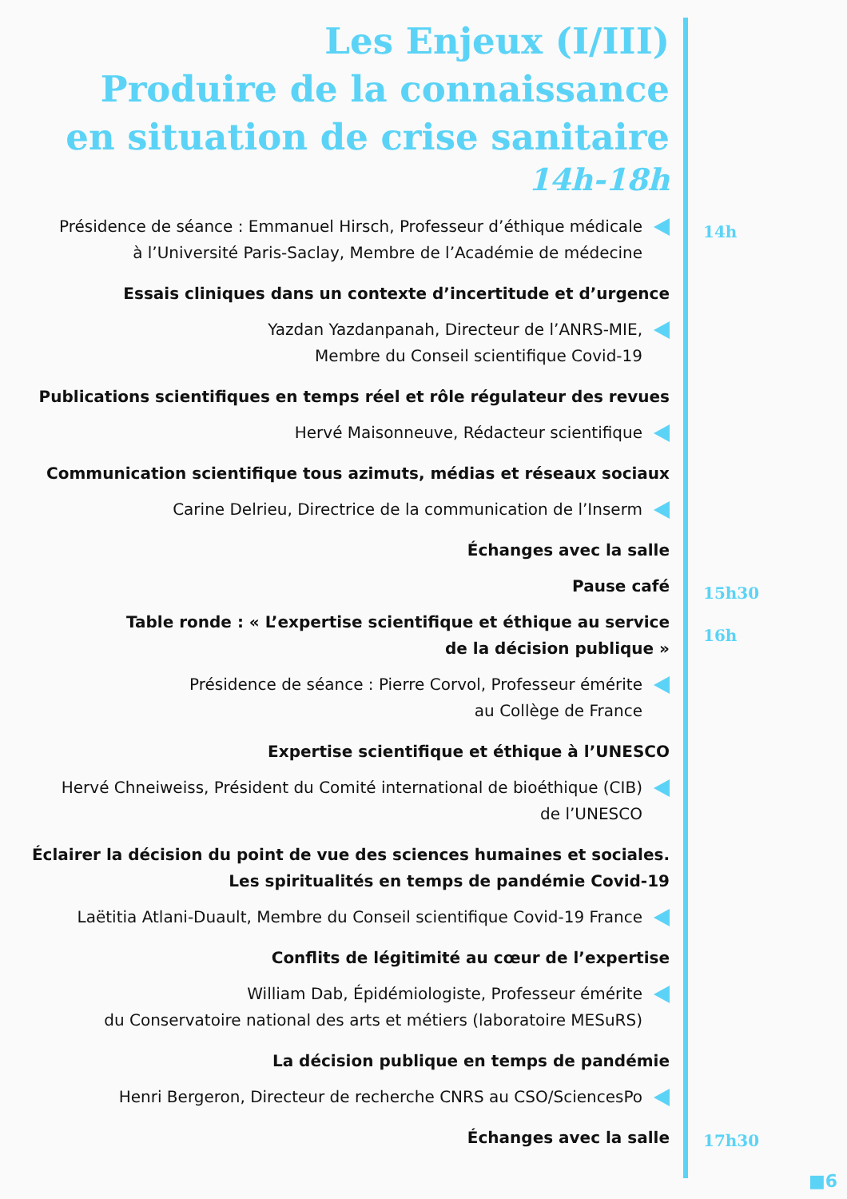Les Enjeux (I/III)
Produire de la connaissance
en situation de crise sanitaire
14h-18h
Présidence de séance : Emmanuel Hirsch, Professeur d’éthique médicale
à l’Université Paris-Saclay, Membre de l’Académie de médecine
Essais cliniques dans un contexte d’incertitude et d’urgence
Yazdan Yazdanpanah, Directeur de l’ANRS-MIE,
Membre du Conseil scientifique Covid-19
Publications scientifiques en temps réel et rôle régulateur des revues
Hervé Maisonneuve, Rédacteur scientifique
Communication scientifique tous azimuts, médias et réseaux sociaux
Carine Delrieu, Directrice de la communication de l’Inserm
Échanges avec la salle
Pause café
Table ronde : « L’expertise scientifique et éthique au service
de la décision publique »
Présidence de séance : Pierre Corvol, Professeur émérite
au Collège de France
Expertise scientifique et éthique à l’UNESCO
Hervé Chneiweiss, Président du Comité international de bioéthique (CIB)
de l’UNESCO
Éclairer la décision du point de vue des sciences humaines et sociales.
Les spiritualités en temps de pandémie Covid-19
Laëtitia Atlani-Duault, Membre du Conseil scientifique Covid-19 France
Conflits de légitimité au cœur de l’expertise
William Dab, Épidémiologiste, Professeur émérite
du Conservatoire national des arts et métiers (laboratoire MESuRS)
La décision publique en temps de pandémie
Henri Bergeron, Directeur de recherche CNRS au CSO/SciencesPo
Échanges avec la salle
14h
15h30
16h
17h30
■6